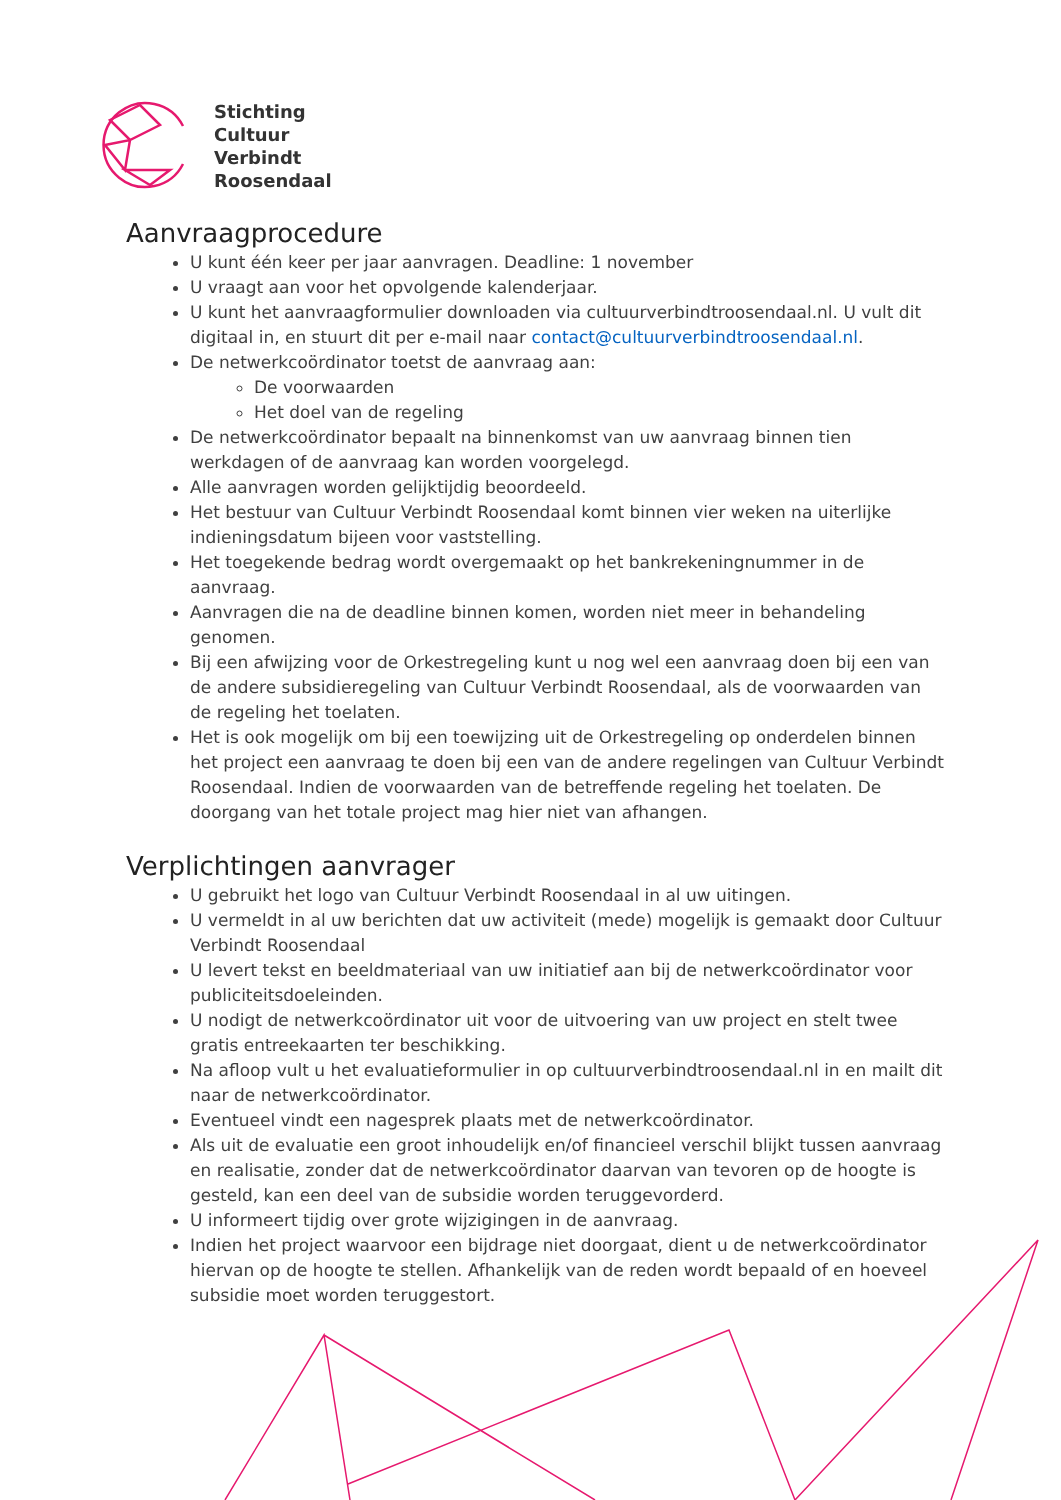Stichting
Cultuur
Verbindt
Roosendaal
Aanvraagprocedure
U kunt één keer per jaar aanvragen. Deadline: 1 november
U vraagt aan voor het opvolgende kalenderjaar.
U kunt het aanvraagformulier downloaden via cultuurverbindtroosendaal.nl. U vult dit digitaal in, en stuurt dit per e-mail naar contact@cultuurverbindtroosendaal.nl.
De netwerkcoördinator toetst de aanvraag aan:
De voorwaarden
Het doel van de regeling
De netwerkcoördinator bepaalt na binnenkomst van uw aanvraag binnen tien werkdagen of de aanvraag kan worden voorgelegd.
Alle aanvragen worden gelijktijdig beoordeeld.
Het bestuur van Cultuur Verbindt Roosendaal komt binnen vier weken na uiterlijke indieningsdatum bijeen voor vaststelling.
Het toegekende bedrag wordt overgemaakt op het bankrekeningnummer in de aanvraag.
Aanvragen die na de deadline binnen komen, worden niet meer in behandeling genomen.
Bij een afwijzing voor de Orkestregeling kunt u nog wel een aanvraag doen bij een van de andere subsidieregeling van Cultuur Verbindt Roosendaal, als de voorwaarden van de regeling het toelaten.
Het is ook mogelijk om bij een toewijzing uit de Orkestregeling op onderdelen binnen het project een aanvraag te doen bij een van de andere regelingen van Cultuur Verbindt Roosendaal. Indien de voorwaarden van de betreffende regeling het toelaten. De doorgang van het totale project mag hier niet van afhangen.
Verplichtingen aanvrager
U gebruikt het logo van Cultuur Verbindt Roosendaal in al uw uitingen.
U vermeldt in al uw berichten dat uw activiteit (mede) mogelijk is gemaakt door Cultuur Verbindt Roosendaal
U levert tekst en beeldmateriaal van uw initiatief aan bij de netwerkcoördinator voor publiciteitsdoeleinden.
U nodigt de netwerkcoördinator uit voor de uitvoering van uw project en stelt twee gratis entreekaarten ter beschikking.
Na afloop vult u het evaluatieformulier in op cultuurverbindtroosendaal.nl in en mailt dit naar de netwerkcoördinator.
Eventueel vindt een nagesprek plaats met de netwerkcoördinator.
Als uit de evaluatie een groot inhoudelijk en/of financieel verschil blijkt tussen aanvraag en realisatie, zonder dat de netwerkcoördinator daarvan van tevoren op de hoogte is gesteld, kan een deel van de subsidie worden teruggevorderd.
U informeert tijdig over grote wijzigingen in de aanvraag.
Indien het project waarvoor een bijdrage niet doorgaat, dient u de netwerkcoördinator hiervan op de hoogte te stellen. Afhankelijk van de reden wordt bepaald of en hoeveel subsidie moet worden teruggestort.